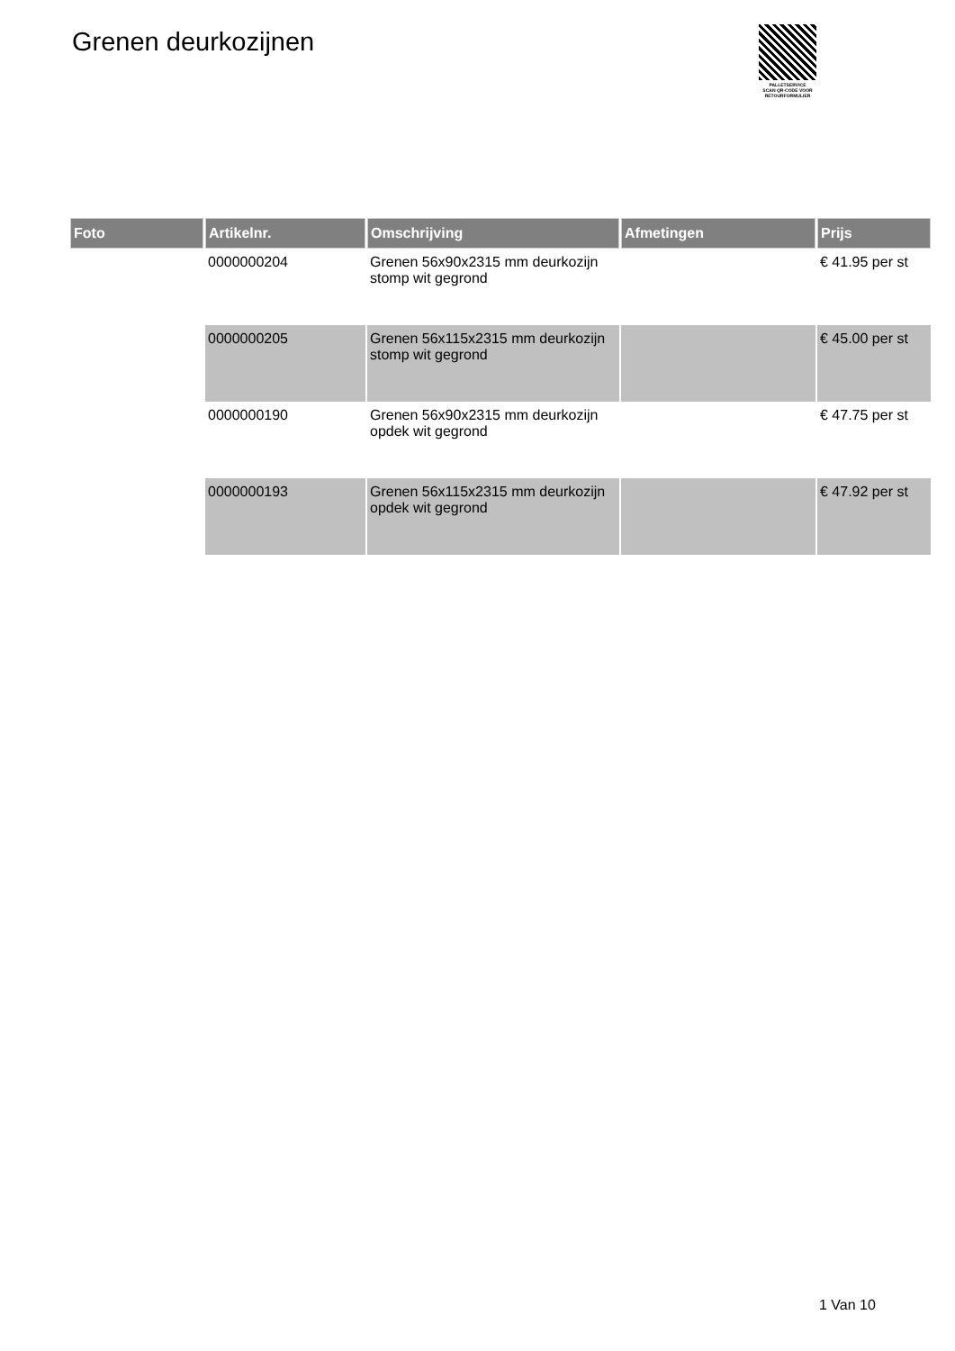Grenen deurkozijnen
PALLETSERVICE
SCAN QR-CODE VOOR RETOURFORMULIER
| Foto | Artikelnr. | Omschrijving | Afmetingen | Prijs |
| --- | --- | --- | --- | --- |
| | 0000000204 | Grenen 56x90x2315 mm deurkozijn stomp wit gegrond | | € 41.95 per st |
| | 0000000205 | Grenen 56x115x2315 mm deurkozijn stomp wit gegrond | | € 45.00 per st |
| | 0000000190 | Grenen 56x90x2315 mm deurkozijn opdek wit gegrond | | € 47.75 per st |
| | 0000000193 | Grenen 56x115x2315 mm deurkozijn opdek wit gegrond | | € 47.92 per st |
1 Van 10